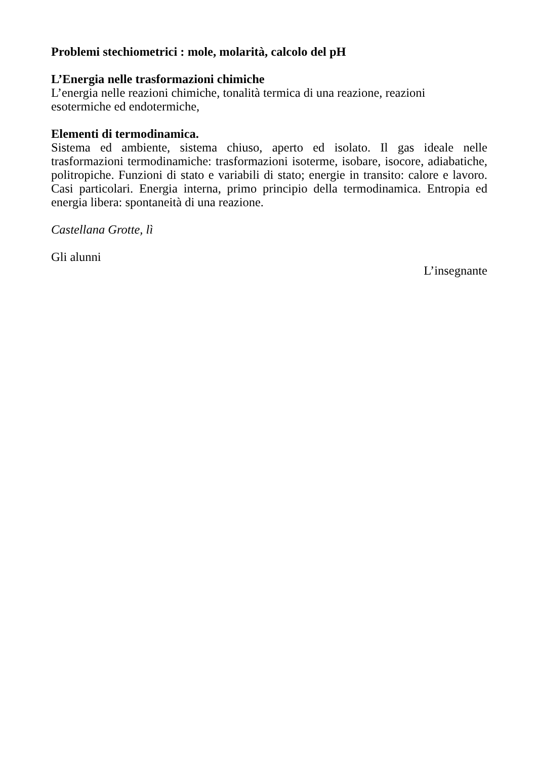Problemi stechiometrici : mole, molarità, calcolo del pH
L’Energia nelle trasformazioni chimiche
L’energia nelle reazioni chimiche, tonalità termica di una reazione, reazioni esotermiche ed endotermiche,
Elementi di termodinamica.
Sistema ed ambiente, sistema chiuso, aperto ed isolato. Il gas ideale nelle trasformazioni termodinamiche: trasformazioni isoterme, isobare, isocore, adiabatiche, politropiche. Funzioni di stato e variabili di stato; energie in transito: calore e lavoro. Casi particolari. Energia interna, primo principio della termodinamica. Entropia ed energia libera: spontaneità di una reazione.
Castellana Grotte, lì
Gli alunni
L’insegnante